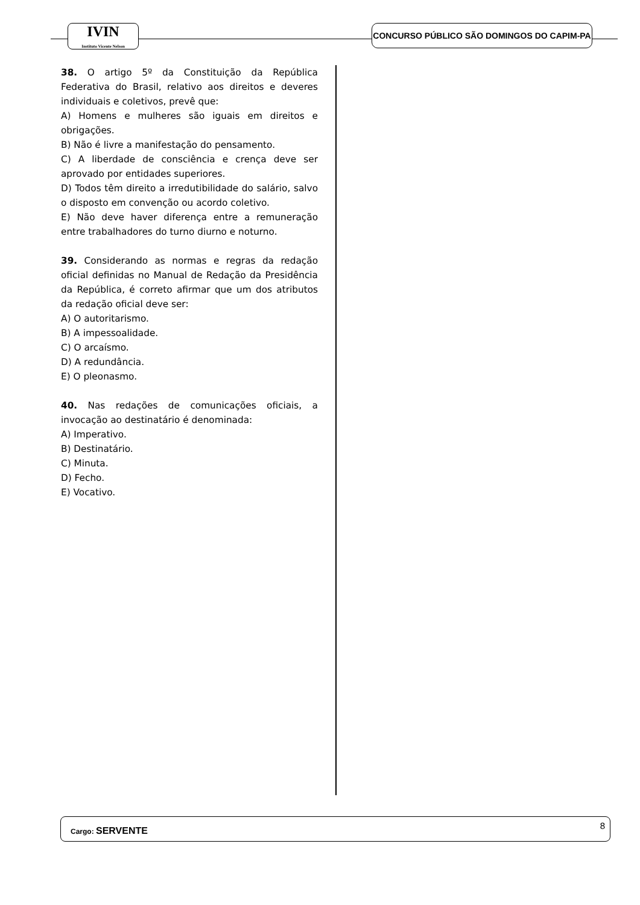IVIN
Instituto Vicente Nelson
CONCURSO PÚBLICO SÃO DOMINGOS DO CAPIM-PA
38. O artigo 5º da Constituição da República Federativa do Brasil, relativo aos direitos e deveres individuais e coletivos, prevê que:
A) Homens e mulheres são iguais em direitos e obrigações.
B) Não é livre a manifestação do pensamento.
C) A liberdade de consciência e crença deve ser aprovado por entidades superiores.
D) Todos têm direito a irredutibilidade do salário, salvo o disposto em convenção ou acordo coletivo.
E) Não deve haver diferença entre a remuneração entre trabalhadores do turno diurno e noturno.
39. Considerando as normas e regras da redação oficial definidas no Manual de Redação da Presidência da República, é correto afirmar que um dos atributos da redação oficial deve ser:
A) O autoritarismo.
B) A impessoalidade.
C) O arcaísmo.
D) A redundância.
E) O pleonasmo.
40. Nas redações de comunicações oficiais, a invocação ao destinatário é denominada:
A) Imperativo.
B) Destinatário.
C) Minuta.
D) Fecho.
E) Vocativo.
Cargo: SERVENTE 8